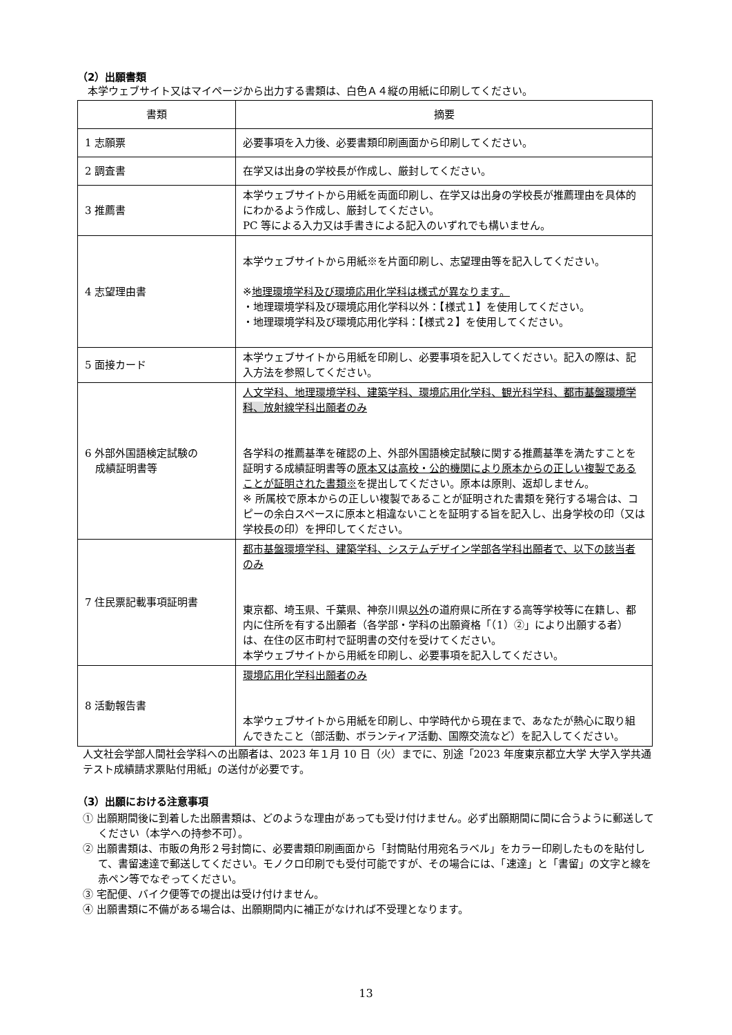（2）出願書類
　本学ウェブサイト又はマイページから出力する書類は、白色Ａ４縦の用紙に印刷してください。
| 書類 | 摘要 |
| --- | --- |
| 1 志願票 | 必要事項を入力後、必要書類印刷画面から印刷してください。 |
| 2 調査書 | 在学又は出身の学校長が作成し、厳封してください。 |
| 3 推薦書 | 本学ウェブサイトから用紙を両面印刷し、在学又は出身の学校長が推薦理由を具体的にわかるよう作成し、厳封してください。 PC 等による入力又は手書きによる記入のいずれでも構いません。 |
| 4 志望理由書 | 本学ウェブサイトから用紙※を片面印刷し、志望理由等を記入してください。 ※ 地理環境学科及び環境応用化学科は様式が異なります。 ・地理環境学科及び環境応用化学科以外：【様式１】を使用してください。 ・地理環境学科及び環境応用化学科：【様式２】を使用してください。 |
| 5 面接カード | 本学ウェブサイトから用紙を印刷し、必要事項を記入してください。記入の際は、記入方法を参照してください。 |
| 6 外部外国語検定試験の 成績証明書等 | 人文学科、地理環境学科、建築学科、環境応用化学科、観光科学科、 都市基盤環境学科、 放射線学科出願者のみ 各学科の推薦基準を確認の上、外部外国語検定試験に関する推薦基準を満たすことを証明する成績証明書等の 原本又は高校・公的機関により原本からの正しい複製であることが証明された書類※ を提出してください。原本は原則、返却しません。 ※ 所属校で原本からの正しい複製であることが証明された書類を発行する場合は、コピーの余白スペースに原本と相違ないことを証明する旨を記入し、出身学校の印（又は学校長の印）を押印してください。 |
| 7 住民票記載事項証明書 | 都市基盤環境学科、建築学科、システムデザイン学部各学科出願者で、以下の該当者のみ 東京都、埼玉県、千葉県、神奈川県 以外 の道府県に所在する高等学校等に在籍し、都内に住所を有する出願者（各学部・学科の出願資格「（1）②」により出願する者）は、在住の区市町村で証明書の交付を受けてください。 本学ウェブサイトから用紙を印刷し、必要事項を記入してください。 |
| 8 活動報告書 | 環境応用化学科出願者のみ 本学ウェブサイトから用紙を印刷し、中学時代から現在まで、あなたが熱心に取り組んできたこと（部活動、ボランティア活動、国際交流など）を記入してください。 |
人文社会学部人間社会学科への出願者は、2023 年１月 10 日（火）までに、別途「2023 年度東京都立大学 大学入学共通テスト成績請求票貼付用紙」の送付が必要です。
（3）出願における注意事項
① 出願期間後に到着した出願書類は、どのような理由があっても受け付けません。必ず出願期間に間に合うように郵送してください（本学への持参不可）。
② 出願書類は、市販の角形２号封筒に、必要書類印刷画面から「封筒貼付用宛名ラベル」をカラー印刷したものを貼付して、書留速達で郵送してください。モノクロ印刷でも受付可能ですが、その場合には、「速達」と「書留」の文字と線を赤ペン等でなぞってください。
③ 宅配便、バイク便等での提出は受け付けません。
④ 出願書類に不備がある場合は、出願期間内に補正がなければ不受理となります。
13